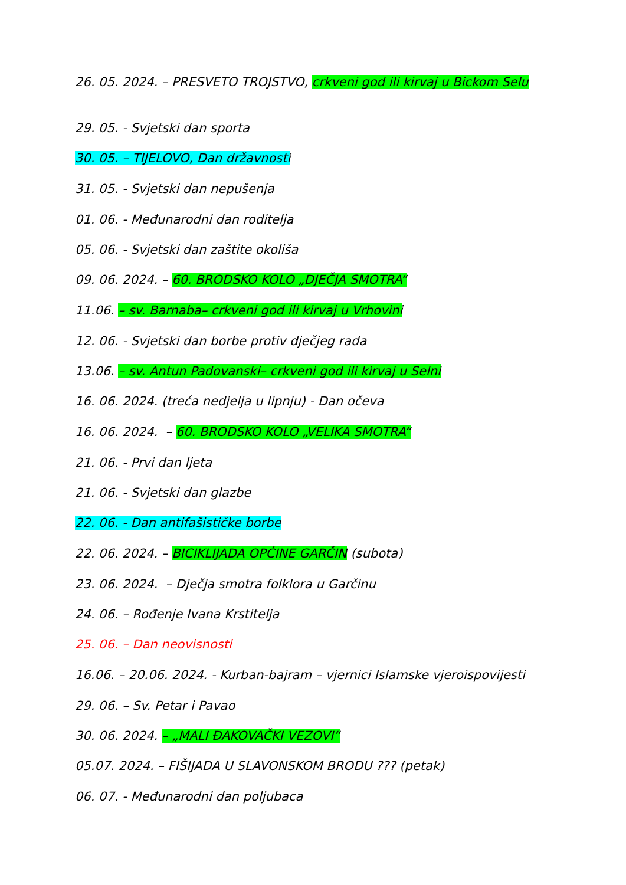26. 05. 2024. – PRESVETO TROJSTVO, crkveni god ili kirvaj u Bickom Selu
29. 05. - Svjetski dan sporta
30. 05. – TIJELOVO, Dan državnosti
31. 05. - Svjetski dan nepušenja
01. 06. - Međunarodni dan roditelja
05. 06. - Svjetski dan zaštite okoliša
09. 06. 2024. – 60. BRODSKO KOLO „DJEČJA SMOTRA“
11.06. – sv. Barnaba– crkveni god ili kirvaj u Vrhovini
12. 06. - Svjetski dan borbe protiv dječjeg rada
13.06. – sv. Antun Padovanski– crkveni god ili kirvaj u Selni
16. 06. 2024. (treća nedjelja u lipnju) - Dan očeva
16. 06. 2024. – 60. BRODSKO KOLO „VELIKA SMOTRA“
21. 06. - Prvi dan ljeta
21. 06. - Svjetski dan glazbe
22. 06. - Dan antifašističke borbe
22. 06. 2024. – BICIKLIJADA OPĆINE GARČIN (subota)
23. 06. 2024. – Dječja smotra folklora u Garčinu
24. 06. – Rođenje Ivana Krstitelja
25. 06. – Dan neovisnosti
16.06. – 20.06. 2024. - Kurban-bajram – vjernici Islamske vjeroispovijesti
29. 06. – Sv. Petar i Pavao
30. 06. 2024. – „MALI ĐAKOVAČKI VEZOVI“
05.07. 2024. – FIŠIJADA U SLAVONSKOM BRODU ??? (petak)
06. 07. - Međunarodni dan poljubaca